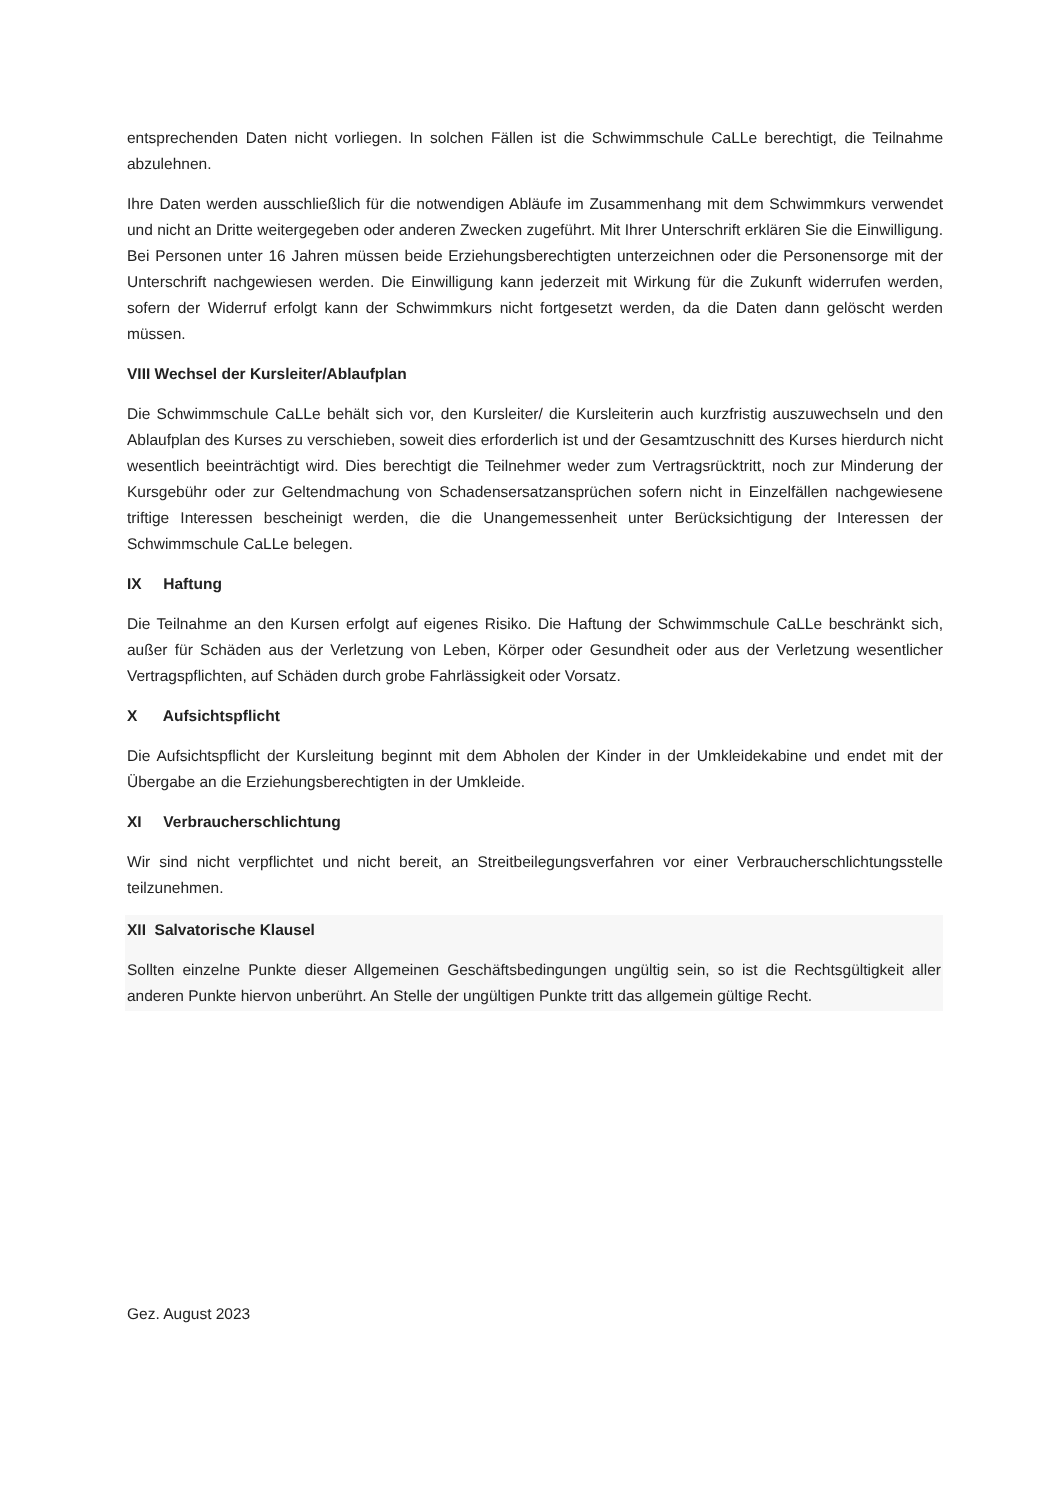entsprechenden Daten nicht vorliegen. In solchen Fällen ist die Schwimmschule CaLLe berechtigt, die Teilnahme abzulehnen.
Ihre Daten werden ausschließlich für die notwendigen Abläufe im Zusammenhang mit dem Schwimmkurs verwendet und nicht an Dritte weitergegeben oder anderen Zwecken zugeführt. Mit Ihrer Unterschrift erklären Sie die Einwilligung. Bei Personen unter 16 Jahren müssen beide Erziehungsberechtigten unterzeichnen oder die Personensorge mit der Unterschrift nachgewiesen werden. Die Einwilligung kann jederzeit mit Wirkung für die Zukunft widerrufen werden, sofern der Widerruf erfolgt kann der Schwimmkurs nicht fortgesetzt werden, da die Daten dann gelöscht werden müssen.
VIII Wechsel der Kursleiter/Ablaufplan
Die Schwimmschule CaLLe behält sich vor, den Kursleiter/ die Kursleiterin auch kurzfristig auszuwechseln und den Ablaufplan des Kurses zu verschieben, soweit dies erforderlich ist und der Gesamtzuschnitt des Kurses hierdurch nicht wesentlich beeinträchtigt wird. Dies berechtigt die Teilnehmer weder zum Vertragsrücktritt, noch zur Minderung der Kursgebühr oder zur Geltendmachung von Schadensersatzansprüchen sofern nicht in Einzelfällen nachgewiesene triftige Interessen bescheinigt werden, die die Unangemessenheit unter Berücksichtigung der Interessen der Schwimmschule CaLLe belegen.
IX Haftung
Die Teilnahme an den Kursen erfolgt auf eigenes Risiko. Die Haftung der Schwimmschule CaLLe beschränkt sich, außer für Schäden aus der Verletzung von Leben, Körper oder Gesundheit oder aus der Verletzung wesentlicher Vertragspflichten, auf Schäden durch grobe Fahrlässigkeit oder Vorsatz.
X Aufsichtspflicht
Die Aufsichtspflicht der Kursleitung beginnt mit dem Abholen der Kinder in der Umkleidekabine und endet mit der Übergabe an die Erziehungsberechtigten in der Umkleide.
XI Verbraucherschlichtung
Wir sind nicht verpflichtet und nicht bereit, an Streitbeilegungsverfahren vor einer Verbraucherschlichtungsstelle teilzunehmen.
XII Salvatorische Klausel
Sollten einzelne Punkte dieser Allgemeinen Geschäftsbedingungen ungültig sein, so ist die Rechtsgültigkeit aller anderen Punkte hiervon unberührt. An Stelle der ungültigen Punkte tritt das allgemein gültige Recht.
Gez. August 2023